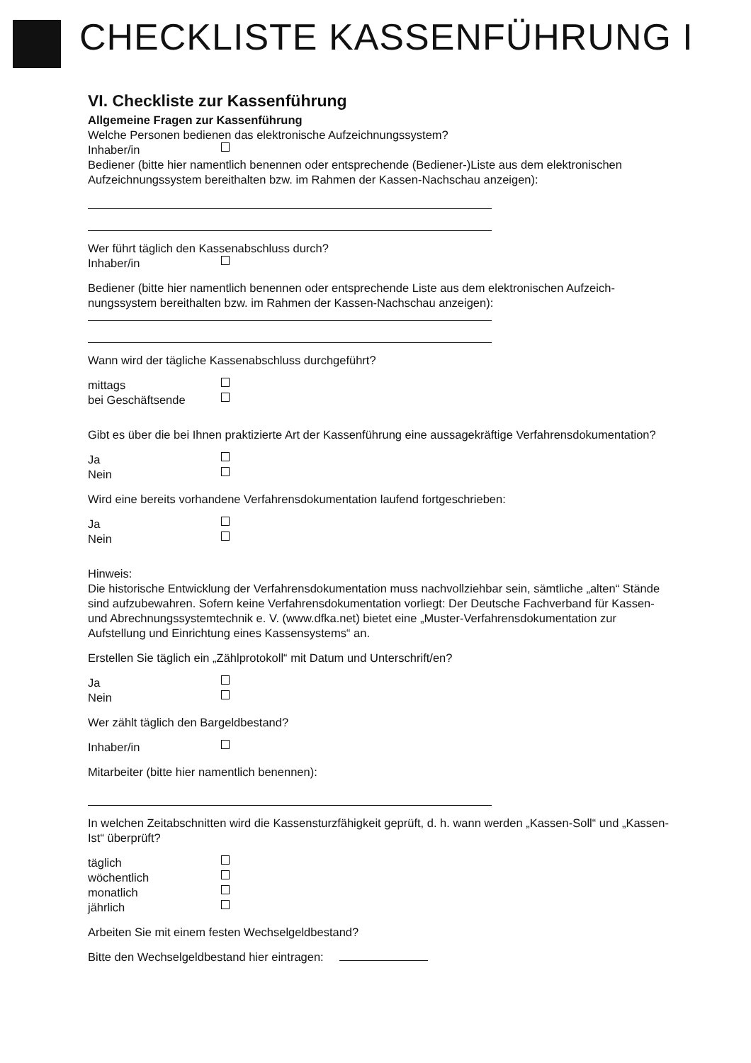CHECKLISTE KASSENFÜHRUNG I
VI. Checkliste zur Kassenführung
Allgemeine Fragen zur Kassenführung
Welche Personen bedienen das elektronische Aufzeichnungssystem?
Inhaber/in
Bediener (bitte hier namentlich benennen oder entsprechende (Bediener-)Liste aus dem elektroni­schen Aufzeichnungssystem bereithalten bzw. im Rahmen der Kassen-Nachschau anzeigen):
Wer führt täglich den Kassenabschluss durch?
Inhaber/in
Bediener (bitte hier namentlich benennen oder entsprechende Liste aus dem elektronischen Aufzeich­nungssystem bereithalten bzw. im Rahmen der Kassen-Nachschau anzeigen):
Wann wird der tägliche Kassenabschluss durchgeführt?
mittags
bei Geschäftsende
Gibt es über die bei Ihnen praktizierte Art der Kassenführung eine aussagekräftige Verfahrensdoku­mentation?
Ja
Nein
Wird eine bereits vorhandene Verfahrensdokumentation laufend fortgeschrieben:
Ja
Nein
Hinweis:
Die historische Entwicklung der Verfahrensdokumentation muss nachvollziehbar sein, sämtliche „al­ten“ Stände sind aufzubewahren. Sofern keine Verfahrensdokumentation vorliegt: Der Deutsche Fachverband für Kassen- und Abrechnungssystemtechnik e. V. (www.dfka.net) bietet eine „Muster-Verfahrensdokumentation zur Aufstellung und Einrichtung eines Kassensystems“ an.
Erstellen Sie täglich ein „Zählprotokoll“ mit Datum und Unterschrift/en?
Ja
Nein
Wer zählt täglich den Bargeldbestand?
Inhaber/in
Mitarbeiter (bitte hier namentlich benennen):
In welchen Zeitabschnitten wird die Kassensturzfähigkeit geprüft, d. h. wann werden „Kassen-Soll“ und „Kassen-Ist“ überprüft?
täglich
wöchentlich
monatlich
jährlich
Arbeiten Sie mit einem festen Wechselgeldbestand?
Bitte den Wechselgeldbestand hier eintragen: